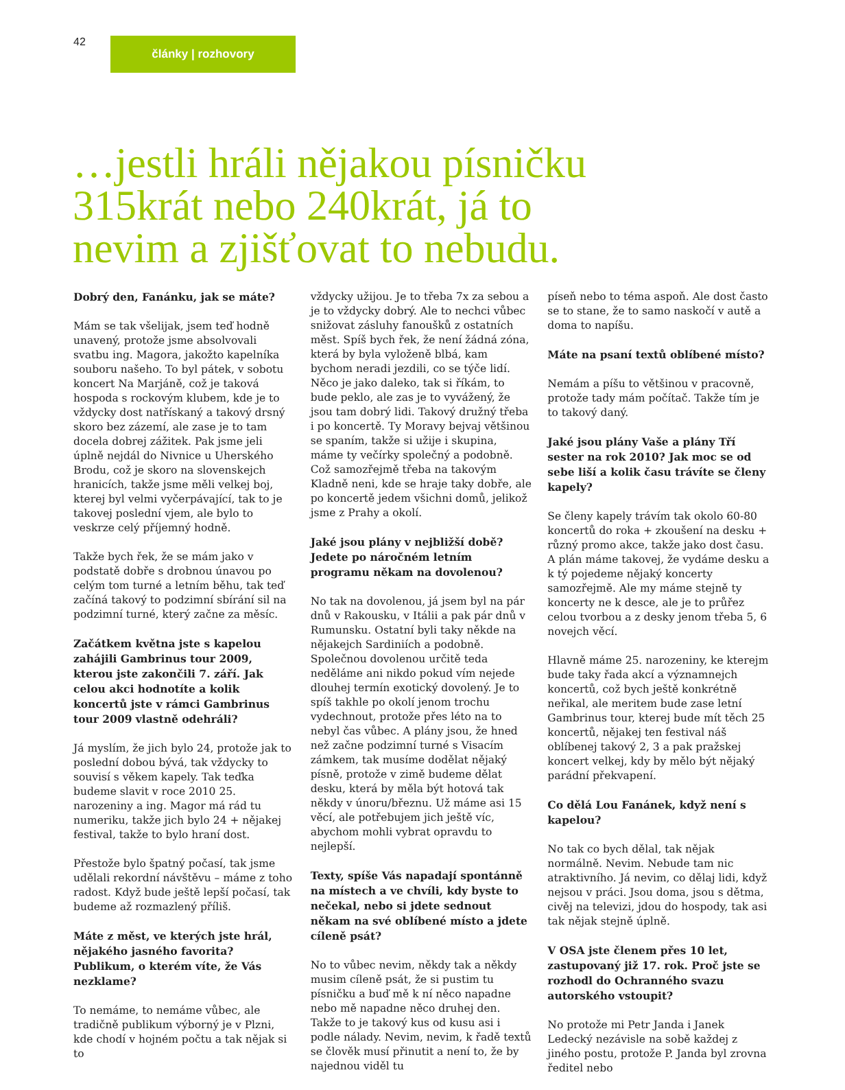42
články | rozhovory
…jestli hráli nějakou písničku 315krát nebo 240krát, já to nevim a zjišťovat to nebudu.
Dobrý den, Fanánku, jak se máte?
Mám se tak všelijak, jsem teď hodně unavený, protože jsme absolvovali svatbu ing. Magora, jakožto kapelníka souboru našeho. To byl pátek, v sobotu koncert Na Marjáně, což je taková hospoda s rockovým klubem, kde je to vždycky dost natřískaný a takový drsný skoro bez zázemí, ale zase je to tam docela dobrej zážitek. Pak jsme jeli úplně nejdál do Nivnice u Uherského Brodu, což je skoro na slovenskejch hranicích, takže jsme měli velkej boj, kterej byl velmi vyčerpávající, tak to je takovej poslední vjem, ale bylo to veskrze celý příjemný hodně.
Takže bych řek, že se mám jako v podstatě dobře s drobnou únavou po celým tom turné a letním běhu, tak teď začíná takový to podzimní sbírání sil na podzimní turné, který začne za měsíc.
Začátkem května jste s kapelou zahájili Gambrinus tour 2009, kterou jste zakončili 7. září. Jak celou akci hodnotíte a kolik koncertů jste v rámci Gambrinus tour 2009 vlastně odehráli?
Já myslím, že jich bylo 24, protože jak to poslední dobou bývá, tak vždycky to souvisí s věkem kapely. Tak teďka budeme slavit v roce 2010 25. narozeniny a ing. Magor má rád tu numeriku, takže jich bylo 24 + nějakej festival, takže to bylo hraní dost.
Přestože bylo špatný počasí, tak jsme udělali rekordní návštěvu – máme z toho radost. Když bude ještě lepší počasí, tak budeme až rozmazlený příliš.
Máte z měst, ve kterých jste hrál, nějakého jasného favorita? Publikum, o kterém víte, že Vás nezklame?
To nemáme, to nemáme vůbec, ale tradičně publikum výborný je v Plzni, kde chodí v hojném počtu a tak nějak si to
vždycky užijou. Je to třeba 7x za sebou a je to vždycky dobrý. Ale to nechci vůbec snižovat zásluhy fanoušků z ostatních měst. Spíš bych řek, že není žádná zóna, která by byla vyloženě blbá, kam bychom neradi jezdili, co se týče lidí. Něco je jako daleko, tak si říkám, to bude peklo, ale zas je to vyvážený, že jsou tam dobrý lidi. Takový družný třeba i po koncertě. Ty Moravy bejvaj většinou se spaním, takže si užije i skupina, máme ty večírky společný a podobně. Což samozřejmě třeba na takovým Kladně neni, kde se hraje taky dobře, ale po koncertě jedem všichni domů, jelikož jsme z Prahy a okolí.
Jaké jsou plány v nejbližší době? Jedete po náročném letním programu někam na dovolenou?
No tak na dovolenou, já jsem byl na pár dnů v Rakousku, v Itálii a pak pár dnů v Rumunsku. Ostatní byli taky někde na nějakejch Sardiniích a podobně. Společnou dovolenou určitě teda neděláme ani nikdo pokud vím nejede dlouhej termín exotický dovolený. Je to spíš takhle po okolí jenom trochu vydechnout, protože přes léto na to nebyl čas vůbec. A plány jsou, že hned než začne podzimní turné s Visacím zámkem, tak musíme dodělat nějaký písně, protože v zimě budeme dělat desku, která by měla být hotová tak někdy v únoru/březnu. Už máme asi 15 věcí, ale potřebujem jich ještě víc, abychom mohli vybrat opravdu to nejlepší.
Texty, spíše Vás napadají spontánně na místech a ve chvíli, kdy byste to nečekal, nebo si jdete sednout někam na své oblíbené místo a jdete cíleně psát?
No to vůbec nevim, někdy tak a někdy musim cíleně psát, že si pustim tu písničku a buď mě k ní něco napadne nebo mě napadne něco druhej den. Takže to je takový kus od kusu asi i podle nálady. Nevim, nevim, k řadě textů se člověk musí přinutit a není to, že by najednou viděl tu
píseň nebo to téma aspoň. Ale dost často se to stane, že to samo naskočí v autě a doma to napíšu.
Máte na psaní textů oblíbené místo?
Nemám a píšu to většinou v pracovně, protože tady mám počítač. Takže tím je to takový daný.
Jaké jsou plány Vaše a plány Tří sester na rok 2010? Jak moc se od sebe liší a kolik času trávíte se členy kapely?
Se členy kapely trávím tak okolo 60-80 koncertů do roka + zkoušení na desku + různý promo akce, takže jako dost času. A plán máme takovej, že vydáme desku a k tý pojedeme nějaký koncerty samozřejmě. Ale my máme stejně ty koncerty ne k desce, ale je to průřez celou tvorbou a z desky jenom třeba 5, 6 novejch věcí.
Hlavně máme 25. narozeniny, ke kterejm bude taky řada akcí a významnejch koncertů, což bych ještě konkrétně neřikal, ale meritem bude zase letní Gambrinus tour, kterej bude mít těch 25 koncertů, nějakej ten festival náš oblíbenej takový 2, 3 a pak pražskej koncert velkej, kdy by mělo být nějaký parádní překvapení.
Co dělá Lou Fanánek, když není s kapelou?
No tak co bych dělal, tak nějak normálně. Nevim. Nebude tam nic atraktivního. Já nevim, co dělaj lidi, když nejsou v práci. Jsou doma, jsou s dětma, civěj na televizi, jdou do hospody, tak asi tak nějak stejně úplně.
V OSA jste členem přes 10 let, zastupovaný již 17. rok. Proč jste se rozhodl do Ochranného svazu autorského vstoupit?
No protože mi Petr Janda i Janek Ledecký nezávisle na sobě každej z jiného postu, protože P. Janda byl zrovna ředitel nebo